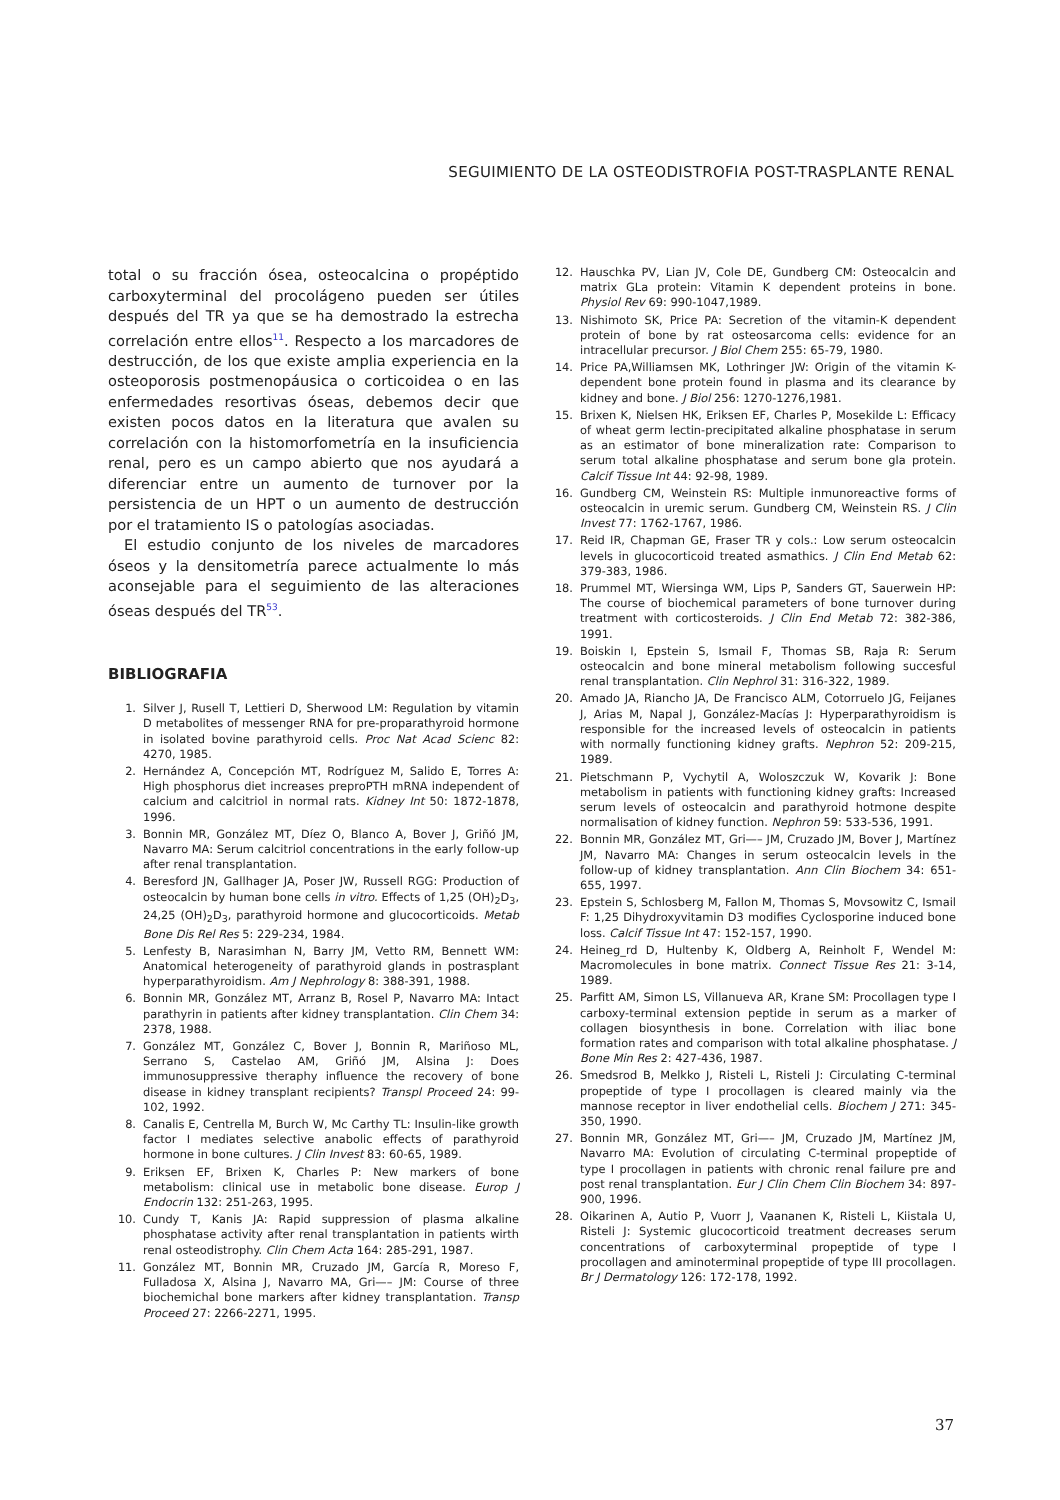SEGUIMIENTO DE LA OSTEODISTROFIA POST-TRASPLANTE RENAL
total o su fracción ósea, osteocalcina o propéptido carboxyterminal del procolágeno pueden ser útiles después del TR ya que se ha demostrado la estrecha correlación entre ellos<sup>11</sup>. Respecto a los marcadores de destrucción, de los que existe amplia experiencia en la osteoporosis postmenopáusica o corticoidea o en las enfermedades resortivas óseas, debemos decir que existen pocos datos en la literatura que avalen su correlación con la histomorfometría en la insuficiencia renal, pero es un campo abierto que nos ayudará a diferenciar entre un aumento de turnover por la persistencia de un HPT o un aumento de destrucción por el tratamiento IS o patologías asociadas.
El estudio conjunto de los niveles de marcadores óseos y la densitometría parece actualmente lo más aconsejable para el seguimiento de las alteraciones óseas después del TR<sup>53</sup>.
BIBLIOGRAFIA
1. Silver J, Rusell T, Lettieri D, Sherwood LM: Regulation by vitamin D metabolites of messenger RNA for pre-proparathyroid hormone in isolated bovine parathyroid cells. Proc Nat Acad Scienc 82: 4270, 1985.
2. Hernández A, Concepción MT, Rodríguez M, Salido E, Torres A: High phosphorus diet increases preproPTH mRNA independent of calcium and calcitriol in normal rats. Kidney Int 50: 1872-1878, 1996.
3. Bonnin MR, González MT, Díez O, Blanco A, Bover J, Griñó JM, Navarro MA: Serum calcitriol concentrations in the early follow-up after renal transplantation.
4. Beresford JN, Gallhager JA, Poser JW, Russell RGG: Production of osteocalcin by human bone cells in vitro. Effects of 1,25 (OH)<sub>2</sub>D<sub>3</sub>, 24,25 (OH)<sub>2</sub>D<sub>3</sub>, parathyroid hormone and glucocorticoids. Metab Bone Dis Rel Res 5: 229-234, 1984.
5. Lenfesty B, Narasimhan N, Barry JM, Vetto RM, Bennett WM: Anatomical heterogeneity of parathyroid glands in postrasplant hyperparathyroidism. Am J Nephrology 8: 388-391, 1988.
6. Bonnin MR, González MT, Arranz B, Rosel P, Navarro MA: Intact parathyrin in patients after kidney transplantation. Clin Chem 34: 2378, 1988.
7. González MT, González C, Bover J, Bonnin R, Mariñoso ML, Serrano S, Castelao AM, Griñó JM, Alsina J: Does immunosuppressive theraphy influence the recovery of bone disease in kidney transplant recipients? Transpl Proceed 24: 99-102, 1992.
8. Canalis E, Centrella M, Burch W, Mc Carthy TL: Insulin-like growth factor I mediates selective anabolic effects of parathyroid hormone in bone cultures. J Clin Invest 83: 60-65, 1989.
9. Eriksen EF, Brixen K, Charles P: New markers of bone metabolism: clinical use in metabolic bone disease. Europ J Endocrin 132: 251-263, 1995.
10. Cundy T, Kanis JA: Rapid suppression of plasma alkaline phosphatase activity after renal transplantation in patients wirth renal osteodistrophy. Clin Chem Acta 164: 285-291, 1987.
11. González MT, Bonnin MR, Cruzado JM, García R, Moreso F, Fulladosa X, Alsina J, Navarro MA, Gri—– JM: Course of three biochemichal bone markers after kidney transplantation. Transp Proceed 27: 2266-2271, 1995.
12. Hauschka PV, Lian JV, Cole DE, Gundberg CM: Osteocalcin and matrix GLa protein: Vitamin K dependent proteins in bone. Physiol Rev 69: 990-1047,1989.
13. Nishimoto SK, Price PA: Secretion of the vitamin-K dependent protein of bone by rat osteosarcoma cells: evidence for an intracellular precursor. J Biol Chem 255: 65-79, 1980.
14. Price PA,Williamsen MK, Lothringer JW: Origin of the vitamin K-dependent bone protein found in plasma and its clearance by kidney and bone. J Biol 256: 1270-1276,1981.
15. Brixen K, Nielsen HK, Eriksen EF, Charles P, Mosekilde L: Efficacy of wheat germ lectin-precipitated alkaline phosphatase in serum as an estimator of bone mineralization rate: Comparison to serum total alkaline phosphatase and serum bone gla protein. Calcif Tissue Int 44: 92-98, 1989.
16. Gundberg CM, Weinstein RS: Multiple inmunoreactive forms of osteocalcin in uremic serum. Gundberg CM, Weinstein RS. J Clin Invest 77: 1762-1767, 1986.
17. Reid IR, Chapman GE, Fraser TR y cols.: Low serum osteocalcin levels in glucocorticoid treated asmathics. J Clin End Metab 62: 379-383, 1986.
18. Prummel MT, Wiersinga WM, Lips P, Sanders GT, Sauerwein HP: The course of biochemical parameters of bone turnover during treatment with corticosteroids. J Clin End Metab 72: 382-386, 1991.
19. Boiskin I, Epstein S, Ismail F, Thomas SB, Raja R: Serum osteocalcin and bone mineral metabolism following succesful renal transplantation. Clin Nephrol 31: 316-322, 1989.
20. Amado JA, Riancho JA, De Francisco ALM, Cotorruelo JG, Feijanes J, Arias M, Napal J, González-Macías J: Hyperparathyroidism is responsible for the increased levels of osteocalcin in patients with normally functioning kidney grafts. Nephron 52: 209-215, 1989.
21. Pietschmann P, Vychytil A, Woloszczuk W, Kovarik J: Bone metabolism in patients with functioning kidney grafts: Increased serum levels of osteocalcin and parathyroid hotmone despite normalisation of kidney function. Nephron 59: 533-536, 1991.
22. Bonnin MR, González MT, Gri—– JM, Cruzado JM, Bover J, Martínez JM, Navarro MA: Changes in serum osteocalcin levels in the follow-up of kidney transplantation. Ann Clin Biochem 34: 651-655, 1997.
23. Epstein S, Schlosberg M, Fallon M, Thomas S, Movsowitz C, Ismail F: 1,25 Dihydroxyvitamin D3 modifies Cyclosporine induced bone loss. Calcif Tissue Int 47: 152-157, 1990.
24. Heineg_rd D, Hultenby K, Oldberg A, Reinholt F, Wendel M: Macromolecules in bone matrix. Connect Tissue Res 21: 3-14, 1989.
25. Parfitt AM, Simon LS, Villanueva AR, Krane SM: Procollagen type I carboxy-terminal extension peptide in serum as a marker of collagen biosynthesis in bone. Correlation with iliac bone formation rates and comparison with total alkaline phosphatase. J Bone Min Res 2: 427-436, 1987.
26. Smedsrod B, Melkko J, Risteli L, Risteli J: Circulating C-terminal propeptide of type I procollagen is cleared mainly via the mannose receptor in liver endothelial cells. Biochem J 271: 345-350, 1990.
27. Bonnin MR, González MT, Gri—– JM, Cruzado JM, Martínez JM, Navarro MA: Evolution of circulating C-terminal propeptide of type I procollagen in patients with chronic renal failure pre and post renal transplantation. Eur J Clin Chem Clin Biochem 34: 897-900, 1996.
28. Oikarinen A, Autio P, Vuorr J, Vaananen K, Risteli L, Kiistala U, Risteli J: Systemic glucocorticoid treatment decreases serum concentrations of carboxyterminal propeptide of type I procollagen and aminoterminal propeptide of type III procollagen. Br J Dermatology 126: 172-178, 1992.
37